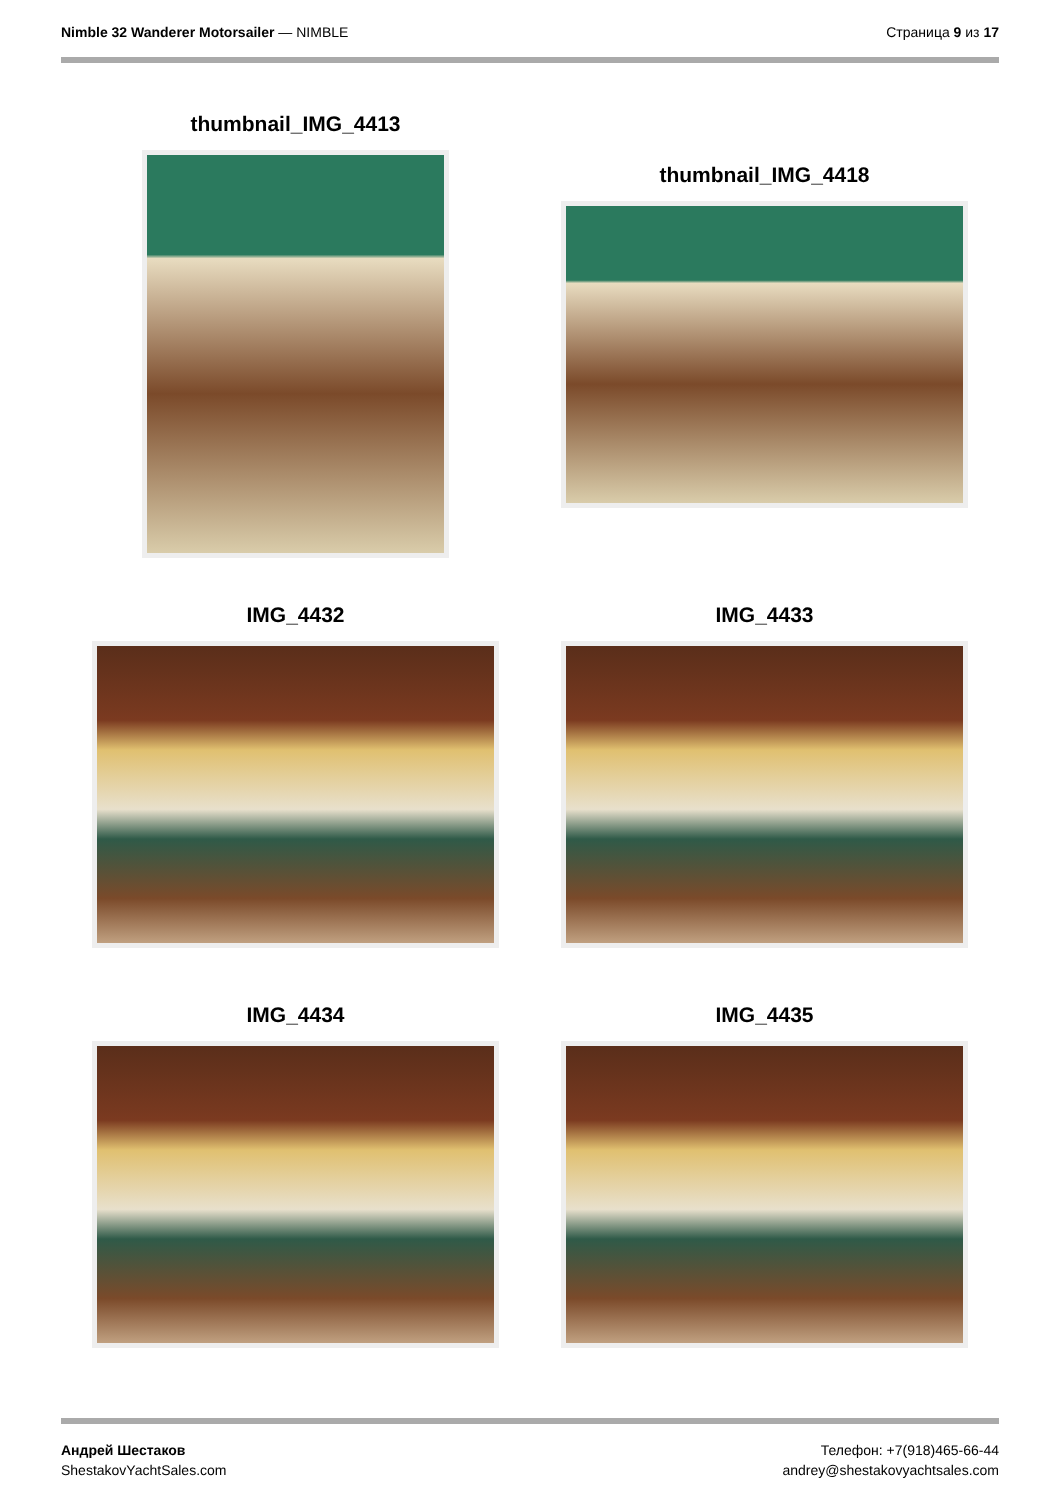Nimble 32 Wanderer Motorsailer — NIMBLE
Страница 9 из 17
thumbnail_IMG_4413
thumbnail_IMG_4418
IMG_4432
IMG_4433
IMG_4434
IMG_4435
Андрей Шестаков
ShestakovYachtSales.com
Телефон: +7(918)465-66-44
andrey@shestakovyachtsales.com